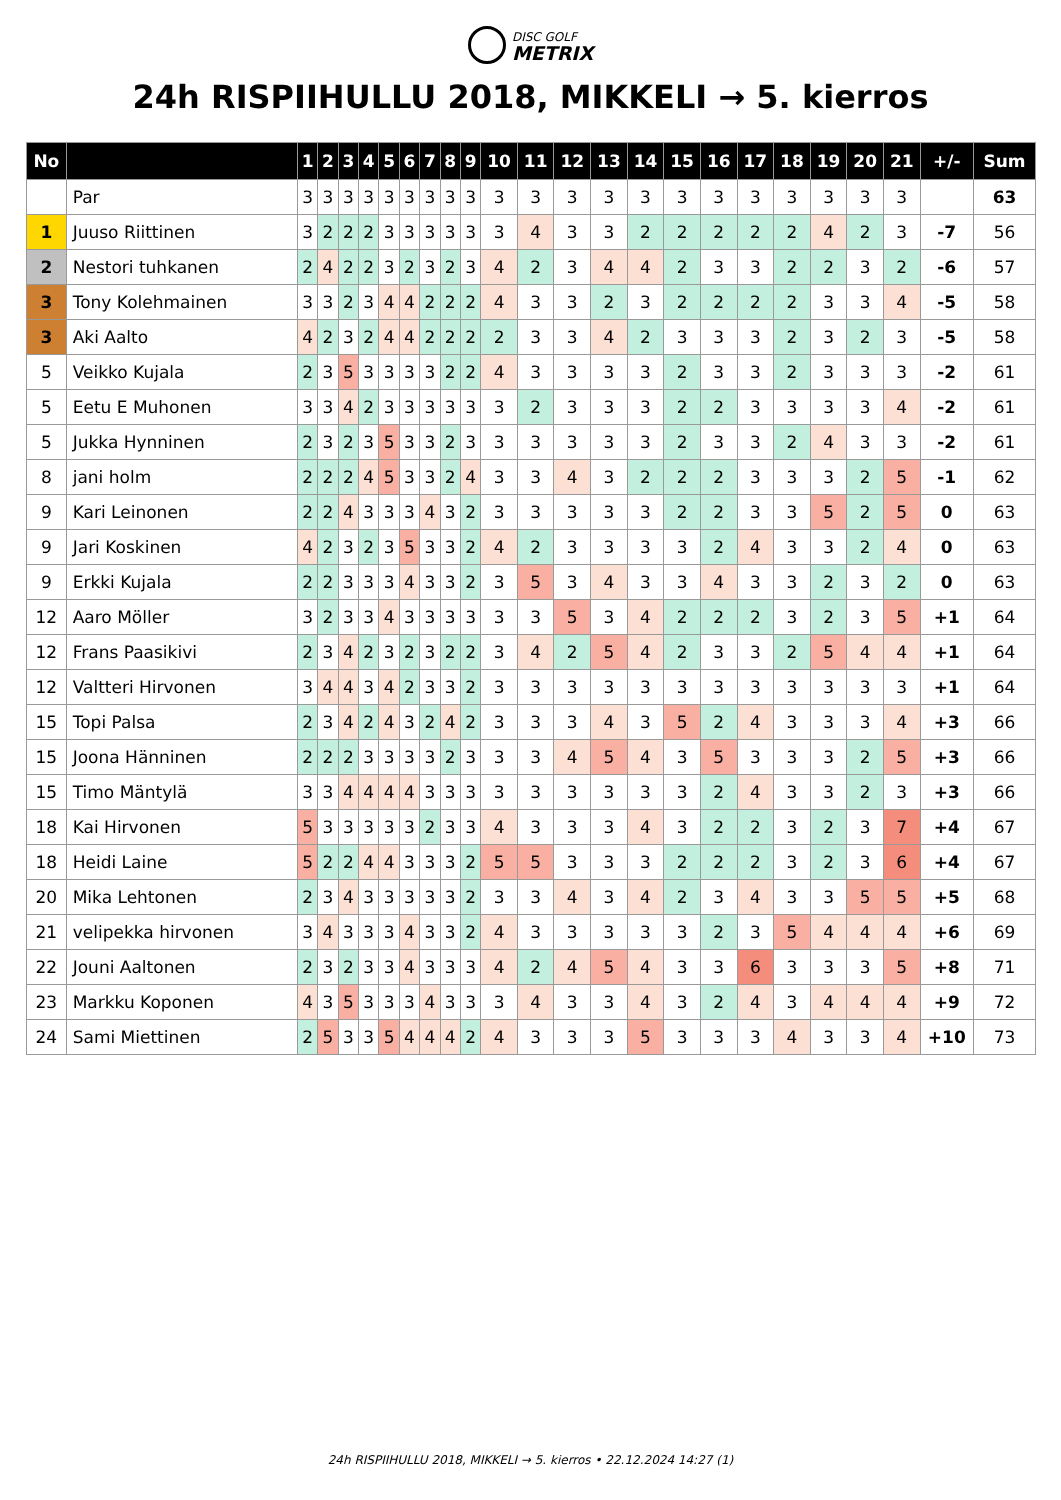DISC GOLF
METRIX
24h RISPIIHULLU 2018, MIKKELI → 5. kierros
| No | | 1 | 2 | 3 | 4 | 5 | 6 | 7 | 8 | 9 | 10 | 11 | 12 | 13 | 14 | 15 | 16 | 17 | 18 | 19 | 20 | 21 | +/- | Sum |
| --- | --- | --- | --- | --- | --- | --- | --- | --- | --- | --- | --- | --- | --- | --- | --- | --- | --- | --- | --- | --- | --- | --- | --- | --- |
| | Par | 3 | 3 | 3 | 3 | 3 | 3 | 3 | 3 | 3 | 3 | 3 | 3 | 3 | 3 | 3 | 3 | 3 | 3 | 3 | 3 | 3 | | 63 |
| 1 | Juuso Riittinen | 3 | 2 | 2 | 2 | 3 | 3 | 3 | 3 | 3 | 3 | 4 | 3 | 3 | 2 | 2 | 2 | 2 | 2 | 4 | 2 | 3 | -7 | 56 |
| 2 | Nestori tuhkanen | 2 | 4 | 2 | 2 | 3 | 2 | 3 | 2 | 3 | 4 | 2 | 3 | 4 | 4 | 2 | 3 | 3 | 2 | 2 | 3 | 2 | -6 | 57 |
| 3 | Tony Kolehmainen | 3 | 3 | 2 | 3 | 4 | 4 | 2 | 2 | 2 | 4 | 3 | 3 | 2 | 3 | 2 | 2 | 2 | 2 | 3 | 3 | 4 | -5 | 58 |
| 3 | Aki Aalto | 4 | 2 | 3 | 2 | 4 | 4 | 2 | 2 | 2 | 2 | 3 | 3 | 4 | 2 | 3 | 3 | 3 | 2 | 3 | 2 | 3 | -5 | 58 |
| 5 | Veikko Kujala | 2 | 3 | 5 | 3 | 3 | 3 | 3 | 2 | 2 | 4 | 3 | 3 | 3 | 3 | 2 | 3 | 3 | 2 | 3 | 3 | 3 | -2 | 61 |
| 5 | Eetu E Muhonen | 3 | 3 | 4 | 2 | 3 | 3 | 3 | 3 | 3 | 3 | 2 | 3 | 3 | 3 | 2 | 2 | 3 | 3 | 3 | 3 | 4 | -2 | 61 |
| 5 | Jukka Hynninen | 2 | 3 | 2 | 3 | 5 | 3 | 3 | 2 | 3 | 3 | 3 | 3 | 3 | 3 | 2 | 3 | 3 | 2 | 4 | 3 | 3 | -2 | 61 |
| 8 | jani holm | 2 | 2 | 2 | 4 | 5 | 3 | 3 | 2 | 4 | 3 | 3 | 4 | 3 | 2 | 2 | 2 | 3 | 3 | 3 | 2 | 5 | -1 | 62 |
| 9 | Kari Leinonen | 2 | 2 | 4 | 3 | 3 | 3 | 4 | 3 | 2 | 3 | 3 | 3 | 3 | 3 | 2 | 2 | 3 | 3 | 5 | 2 | 5 | 0 | 63 |
| 9 | Jari Koskinen | 4 | 2 | 3 | 2 | 3 | 5 | 3 | 3 | 2 | 4 | 2 | 3 | 3 | 3 | 3 | 2 | 4 | 3 | 3 | 2 | 4 | 0 | 63 |
| 9 | Erkki Kujala | 2 | 2 | 3 | 3 | 3 | 4 | 3 | 3 | 2 | 3 | 5 | 3 | 4 | 3 | 3 | 4 | 3 | 3 | 2 | 3 | 2 | 0 | 63 |
| 12 | Aaro Möller | 3 | 2 | 3 | 3 | 4 | 3 | 3 | 3 | 3 | 3 | 3 | 5 | 3 | 4 | 2 | 2 | 2 | 3 | 2 | 3 | 5 | +1 | 64 |
| 12 | Frans Paasikivi | 2 | 3 | 4 | 2 | 3 | 2 | 3 | 2 | 2 | 3 | 4 | 2 | 5 | 4 | 2 | 3 | 3 | 2 | 5 | 4 | 4 | +1 | 64 |
| 12 | Valtteri Hirvonen | 3 | 4 | 4 | 3 | 4 | 2 | 3 | 3 | 2 | 3 | 3 | 3 | 3 | 3 | 3 | 3 | 3 | 3 | 3 | 3 | 3 | +1 | 64 |
| 15 | Topi Palsa | 2 | 3 | 4 | 2 | 4 | 3 | 2 | 4 | 2 | 3 | 3 | 3 | 4 | 3 | 5 | 2 | 4 | 3 | 3 | 3 | 4 | +3 | 66 |
| 15 | Joona Hänninen | 2 | 2 | 2 | 3 | 3 | 3 | 3 | 2 | 3 | 3 | 3 | 4 | 5 | 4 | 3 | 5 | 3 | 3 | 3 | 2 | 5 | +3 | 66 |
| 15 | Timo Mäntylä | 3 | 3 | 4 | 4 | 4 | 4 | 3 | 3 | 3 | 3 | 3 | 3 | 3 | 3 | 3 | 2 | 4 | 3 | 3 | 2 | 3 | +3 | 66 |
| 18 | Kai Hirvonen | 5 | 3 | 3 | 3 | 3 | 3 | 2 | 3 | 3 | 4 | 3 | 3 | 3 | 4 | 3 | 2 | 2 | 3 | 2 | 3 | 7 | +4 | 67 |
| 18 | Heidi Laine | 5 | 2 | 2 | 4 | 4 | 3 | 3 | 3 | 2 | 5 | 5 | 3 | 3 | 3 | 2 | 2 | 2 | 3 | 2 | 3 | 6 | +4 | 67 |
| 20 | Mika Lehtonen | 2 | 3 | 4 | 3 | 3 | 3 | 3 | 3 | 2 | 3 | 3 | 4 | 3 | 4 | 2 | 3 | 4 | 3 | 3 | 5 | 5 | +5 | 68 |
| 21 | velipekka hirvonen | 3 | 4 | 3 | 3 | 3 | 4 | 3 | 3 | 2 | 4 | 3 | 3 | 3 | 3 | 3 | 2 | 3 | 5 | 4 | 4 | 4 | +6 | 69 |
| 22 | Jouni Aaltonen | 2 | 3 | 2 | 3 | 3 | 4 | 3 | 3 | 3 | 4 | 2 | 4 | 5 | 4 | 3 | 3 | 6 | 3 | 3 | 3 | 5 | +8 | 71 |
| 23 | Markku Koponen | 4 | 3 | 5 | 3 | 3 | 3 | 4 | 3 | 3 | 3 | 4 | 3 | 3 | 4 | 3 | 2 | 4 | 3 | 4 | 4 | 4 | +9 | 72 |
| 24 | Sami Miettinen | 2 | 5 | 3 | 3 | 5 | 4 | 4 | 4 | 2 | 4 | 3 | 3 | 3 | 5 | 3 | 3 | 3 | 4 | 3 | 3 | 4 | +10 | 73 |
24h RISPIIHULLU 2018, MIKKELI → 5. kierros • 22.12.2024 14:27 (1)